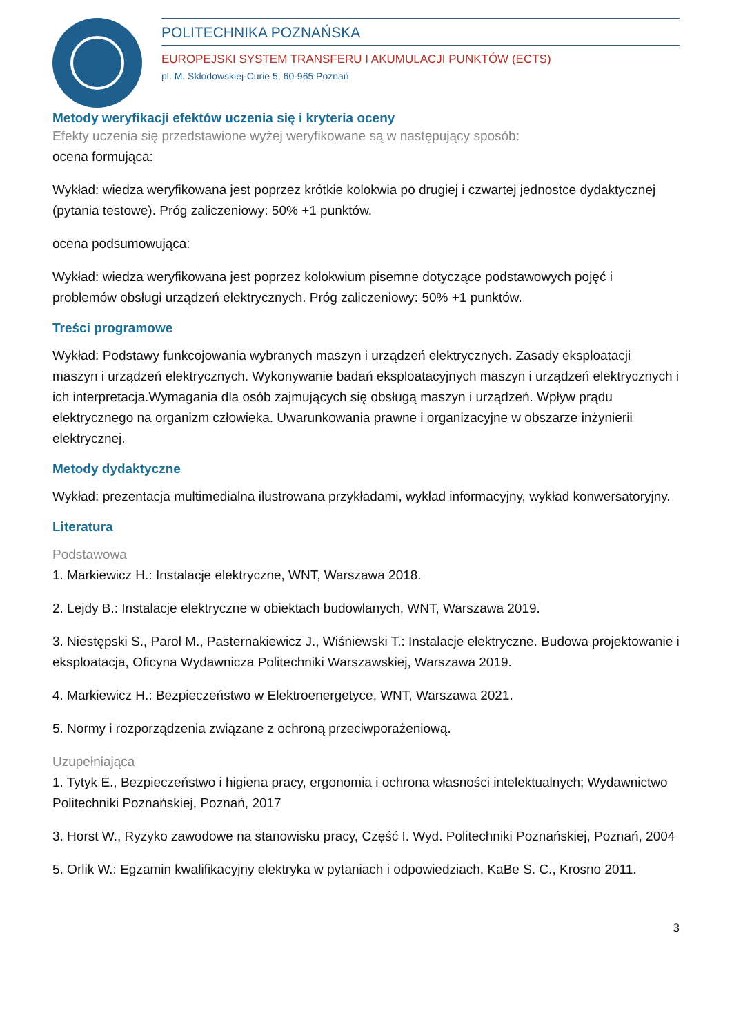POLITECHNIKA POZNAŃSKA
EUROPEJSKI SYSTEM TRANSFERU I AKUMULACJI PUNKTÓW (ECTS)
pl. M. Skłodowskiej-Curie 5, 60-965 Poznań
Metody weryfikacji efektów uczenia się i kryteria oceny
Efekty uczenia się przedstawione wyżej weryfikowane są w następujący sposób:
ocena formująca:
Wykład: wiedza weryfikowana jest poprzez krótkie kolokwia po drugiej i czwartej jednostce dydaktycznej (pytania testowe). Próg zaliczeniowy: 50% +1 punktów.
ocena podsumowująca:
Wykład: wiedza weryfikowana jest poprzez kolokwium pisemne dotyczące podstawowych pojęć i problemów obsługi urządzeń elektrycznych. Próg zaliczeniowy: 50% +1 punktów.
Treści programowe
Wykład: Podstawy funkcojowania wybranych maszyn i urządzeń elektrycznych. Zasady eksploatacji maszyn i urządzeń elektrycznych. Wykonywanie badań eksploatacyjnych maszyn i urządzeń elektrycznych i ich interpretacja.Wymagania dla osób zajmujących się obsługą maszyn i urządzeń. Wpływ prądu elektrycznego na organizm człowieka. Uwarunkowania prawne i organizacyjne w obszarze inżynierii elektrycznej.
Metody dydaktyczne
Wykład: prezentacja multimedialna ilustrowana przykładami, wykład informacyjny, wykład konwersatoryjny.
Literatura
Podstawowa
1. Markiewicz H.: Instalacje elektryczne, WNT, Warszawa 2018.
2. Lejdy B.: Instalacje elektryczne w obiektach budowlanych, WNT, Warszawa 2019.
3. Niestępski S., Parol M., Pasternakiewicz J., Wiśniewski T.: Instalacje elektryczne. Budowa projektowanie i eksploatacja, Oficyna Wydawnicza Politechniki Warszawskiej, Warszawa 2019.
4. Markiewicz H.: Bezpieczeństwo w Elektroenergetyce, WNT, Warszawa 2021.
5. Normy i rozporządzenia związane z ochroną przeciwporażeniową.
Uzupełniająca
1. Tytyk E., Bezpieczeństwo i higiena pracy, ergonomia i ochrona własności intelektualnych; Wydawnictwo Politechniki Poznańskiej, Poznań, 2017
3. Horst W., Ryzyko zawodowe na stanowisku pracy, Część I. Wyd. Politechniki Poznańskiej, Poznań, 2004
5. Orlik W.: Egzamin kwalifikacyjny elektryka w pytaniach i odpowiedziach, KaBe S. C., Krosno 2011.
3